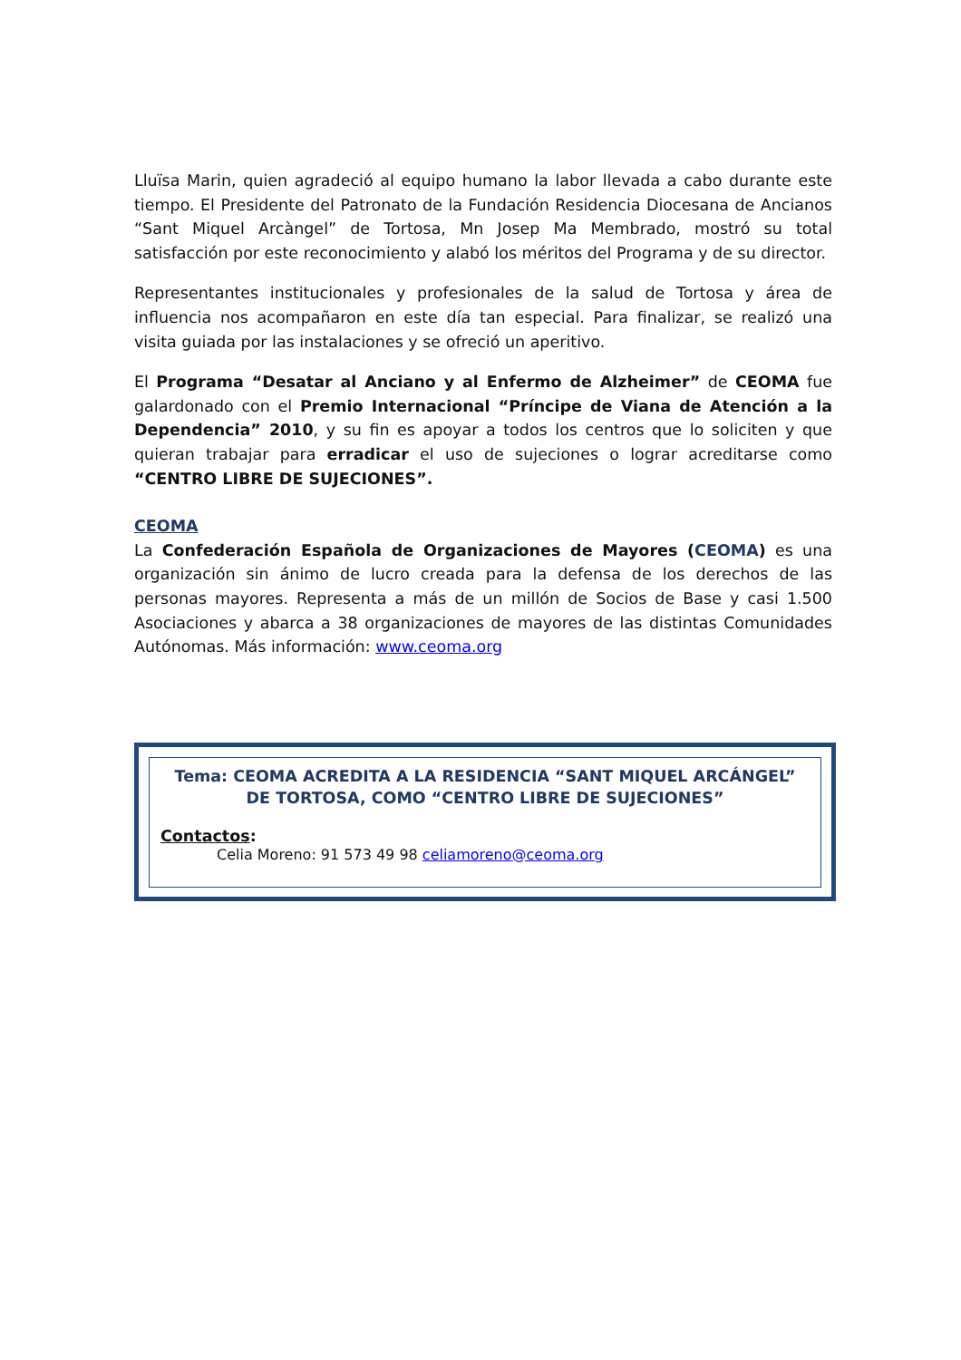Lluïsa Marin, quien agradeció al equipo humano la labor llevada a cabo durante este tiempo. El Presidente del Patronato de la Fundación Residencia Diocesana de Ancianos “Sant Miquel Arcàngel” de Tortosa, Mn Josep Ma Membrado, mostró su total satisfacción por este reconocimiento y alabó los méritos del Programa y de su director.
Representantes institucionales y profesionales de la salud de Tortosa y área de influencia nos acompañaron en este día tan especial. Para finalizar, se realizó una visita guiada por las instalaciones y se ofreció un aperitivo.
El Programa “Desatar al Anciano y al Enfermo de Alzheimer” de CEOMA fue galardonado con el Premio Internacional “Príncipe de Viana de Atención a la Dependencia” 2010, y su fin es apoyar a todos los centros que lo soliciten y que quieran trabajar para erradicar el uso de sujeciones o lograr acreditarse como “CENTRO LIBRE DE SUJECIONES”.
CEOMA
La Confederación Española de Organizaciones de Mayores (CEOMA) es una organización sin ánimo de lucro creada para la defensa de los derechos de las personas mayores. Representa a más de un millón de Socios de Base y casi 1.500 Asociaciones y abarca a 38 organizaciones de mayores de las distintas Comunidades Autónomas. Más información: www.ceoma.org
Tema: CEOMA ACREDITA A LA RESIDENCIA “SANT MIQUEL ARCÁNGEL” DE TORTOSA, COMO “CENTRO LIBRE DE SUJECIONES”
Contactos:
Celia Moreno: 91 573 49 98 celiamoreno@ceoma.org